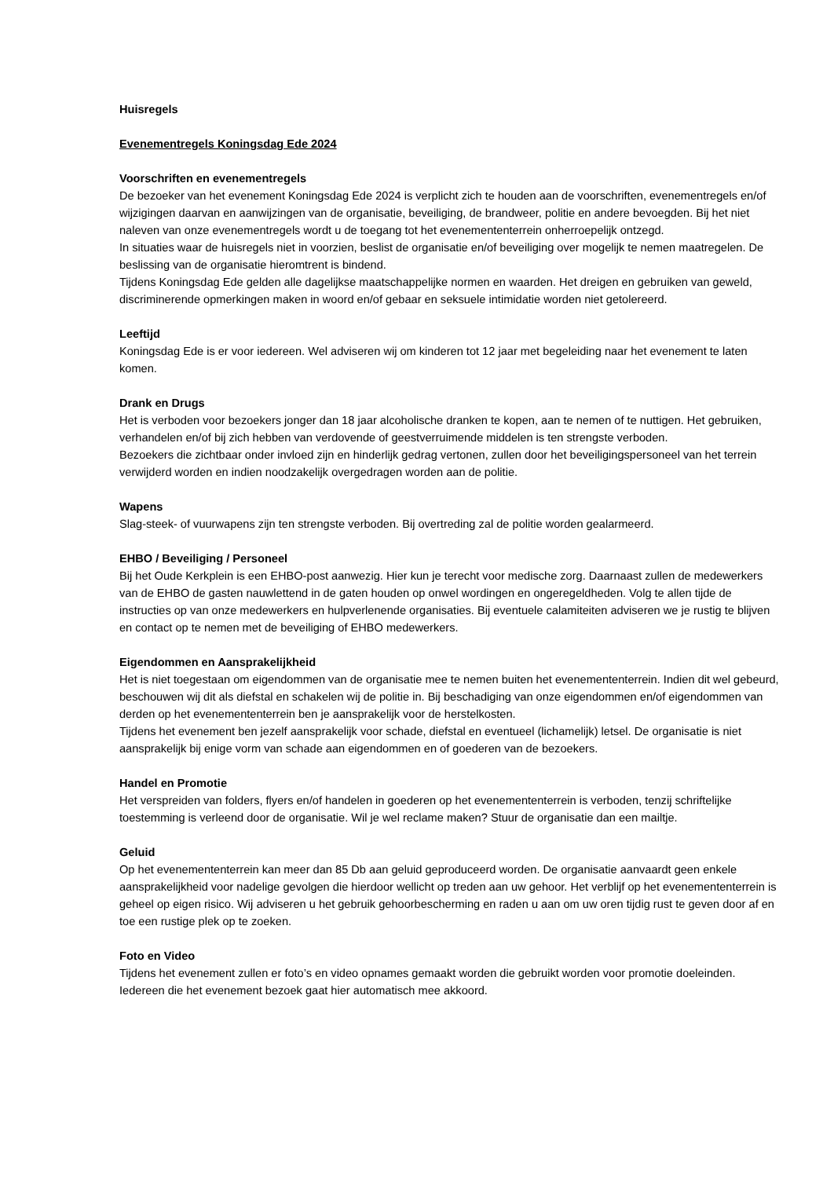Huisregels
Evenementregels Koningsdag Ede 2024
Voorschriften en evenementregels
De bezoeker van het evenement Koningsdag Ede 2024 is verplicht zich te houden aan de voorschriften, evenementregels en/of wijzigingen daarvan en aanwijzingen van de organisatie, beveiliging, de brandweer, politie en andere bevoegden. Bij het niet naleven van onze evenementregels wordt u de toegang tot het evenemententerrein onherroepelijk ontzegd.
In situaties waar de huisregels niet in voorzien, beslist de organisatie en/of beveiliging over mogelijk te nemen maatregelen. De beslissing van de organisatie hieromtrent is bindend.
Tijdens Koningsdag Ede gelden alle dagelijkse maatschappelijke normen en waarden. Het dreigen en gebruiken van geweld, discriminerende opmerkingen maken in woord en/of gebaar en seksuele intimidatie worden niet getolereerd.
Leeftijd
Koningsdag Ede is er voor iedereen. Wel adviseren wij om kinderen tot 12 jaar met begeleiding naar het evenement te laten komen.
Drank en Drugs
Het is verboden voor bezoekers jonger dan 18 jaar alcoholische dranken te kopen, aan te nemen of te nuttigen. Het gebruiken, verhandelen en/of bij zich hebben van verdovende of geestverruimende middelen is ten strengste verboden.
Bezoekers die zichtbaar onder invloed zijn en hinderlijk gedrag vertonen, zullen door het beveiligingspersoneel van het terrein verwijderd worden en indien noodzakelijk overgedragen worden aan de politie.
Wapens
Slag-steek- of vuurwapens zijn ten strengste verboden. Bij overtreding zal de politie worden gealarmeerd.
EHBO / Beveiliging / Personeel
Bij het Oude Kerkplein is een EHBO-post aanwezig. Hier kun je terecht voor medische zorg. Daarnaast zullen de medewerkers van de EHBO de gasten nauwlettend in de gaten houden op onwel wordingen en ongeregeldheden. Volg te allen tijde de instructies op van onze medewerkers en hulpverlenende organisaties. Bij eventuele calamiteiten adviseren we je rustig te blijven en contact op te nemen met de beveiliging of EHBO medewerkers.
Eigendommen en Aansprakelijkheid
Het is niet toegestaan om eigendommen van de organisatie mee te nemen buiten het evenemententerrein. Indien dit wel gebeurd, beschouwen wij dit als diefstal en schakelen wij de politie in. Bij beschadiging van onze eigendommen en/of eigendommen van derden op het evenemententerrein ben je aansprakelijk voor de herstelkosten.
Tijdens het evenement ben jezelf aansprakelijk voor schade, diefstal en eventueel (lichamelijk) letsel. De organisatie is niet aansprakelijk bij enige vorm van schade aan eigendommen en of goederen van de bezoekers.
Handel en Promotie
Het verspreiden van folders, flyers en/of handelen in goederen op het evenemententerrein is verboden, tenzij schriftelijke toestemming is verleend door de organisatie. Wil je wel reclame maken? Stuur de organisatie dan een mailtje.
Geluid
Op het evenemententerrein kan meer dan 85 Db aan geluid geproduceerd worden. De organisatie aanvaardt geen enkele aansprakelijkheid voor nadelige gevolgen die hierdoor wellicht op treden aan uw gehoor. Het verblijf op het evenemententerrein is geheel op eigen risico. Wij adviseren u het gebruik gehoorbescherming en raden u aan om uw oren tijdig rust te geven door af en toe een rustige plek op te zoeken.
Foto en Video
Tijdens het evenement zullen er foto’s en video opnames gemaakt worden die gebruikt worden voor promotie doeleinden. Iedereen die het evenement bezoek gaat hier automatisch mee akkoord.